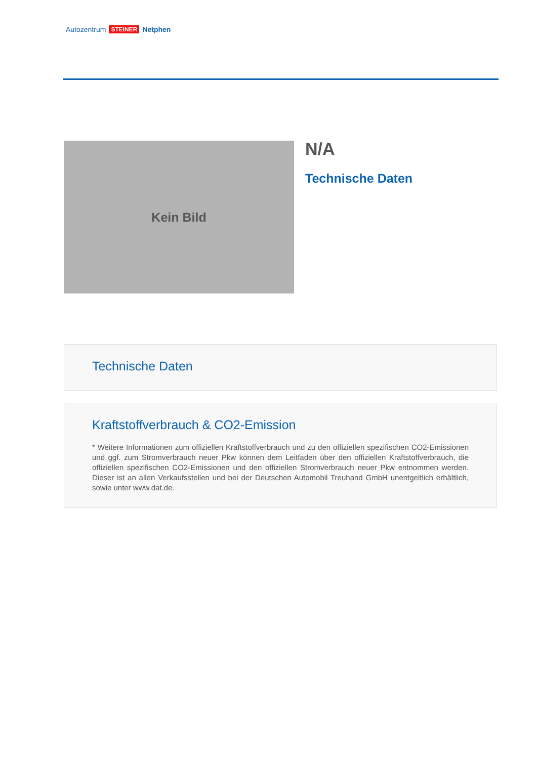Autozentrum STEINER Netphen
Kein Bild N/A
Technische Daten
Technische Daten
Kraftstoffverbrauch & CO2-Emission
* Weitere Informationen zum offiziellen Kraftstoffverbrauch und zu den offiziellen spezifischen CO2-Emissionen und ggf. zum Stromverbrauch neuer Pkw können dem Leitfaden über den offiziellen Kraftstoffverbrauch, die offiziellen spezifischen CO2-Emissionen und den offiziellen Stromverbrauch neuer Pkw entnommen werden. Dieser ist an allen Verkaufsstellen und bei der Deutschen Automobil Treuhand GmbH unentgeltlich erhältlich, sowie unter www.dat.de.